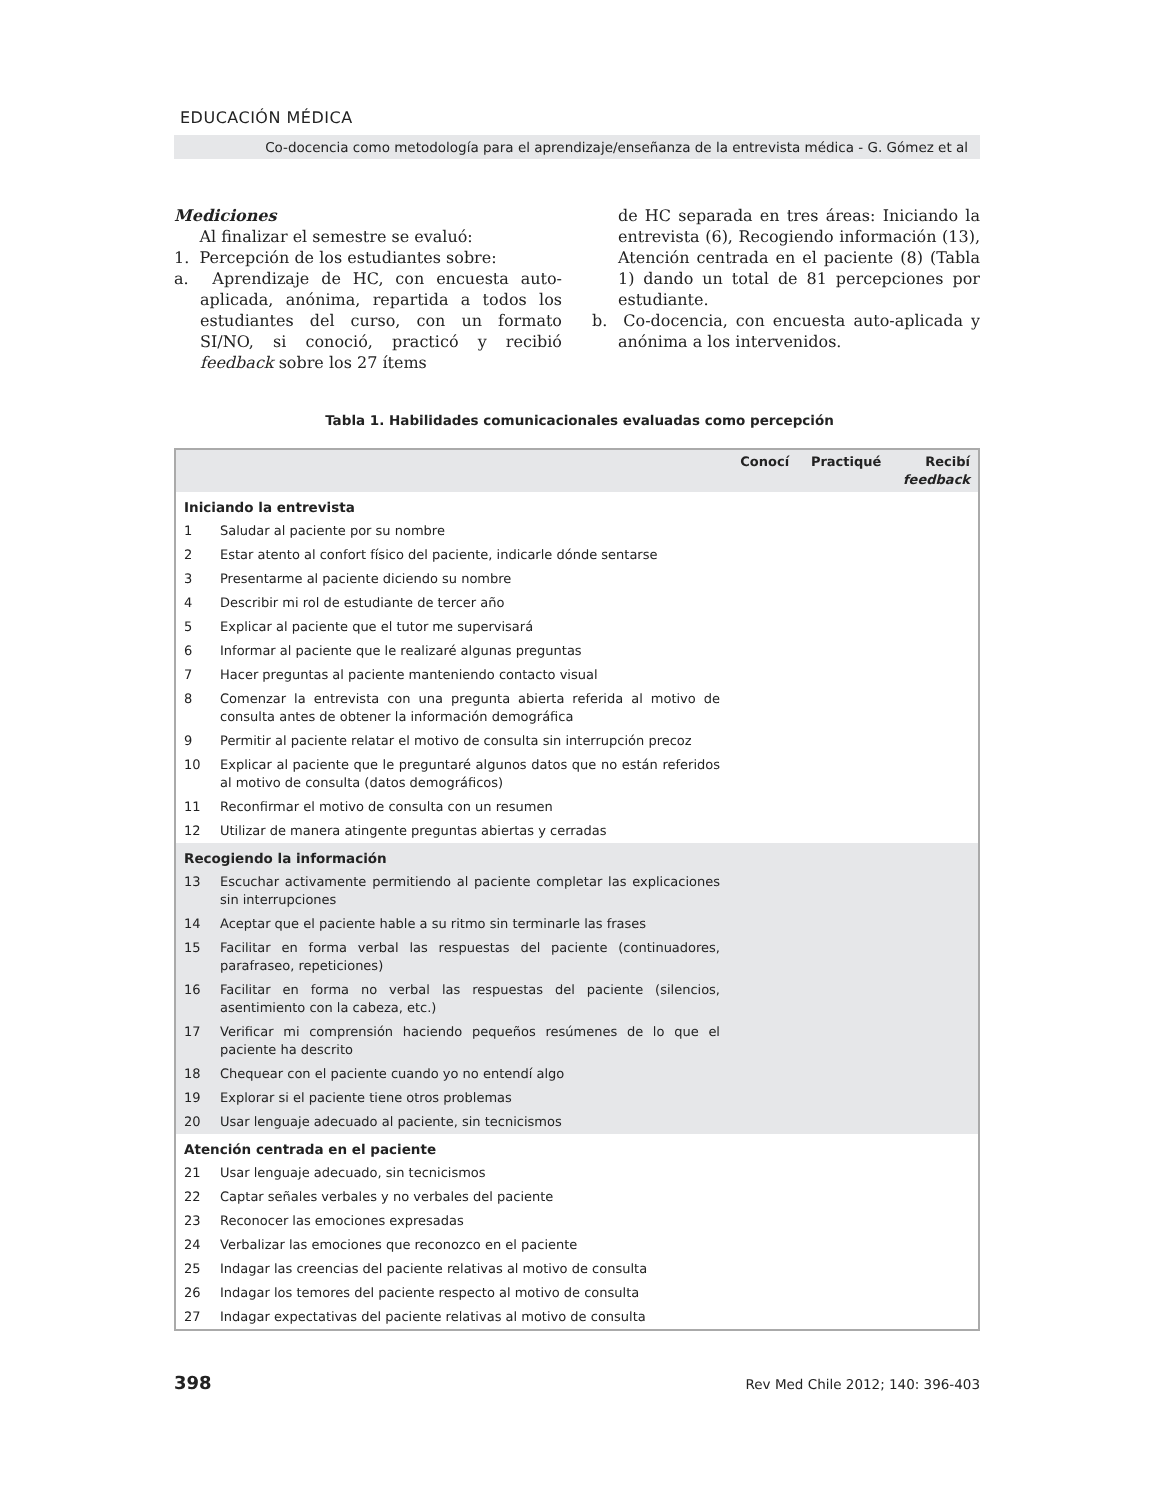EDUCACIÓN MÉDICA
Co-docencia como metodología para el aprendizaje/enseñanza de la entrevista médica - G. Gómez et al
Mediciones
Al finalizar el semestre se evaluó:
1. Percepción de los estudiantes sobre:
a. Aprendizaje de HC, con encuesta auto-aplicada, anónima, repartida a todos los estudiantes del curso, con un formato SI/NO, si conoció, practicó y recibió feedback sobre los 27 ítems
de HC separada en tres áreas: Iniciando la entrevista (6), Recogiendo información (13), Atención centrada en el paciente (8) (Tabla 1) dando un total de 81 percepciones por estudiante.
b. Co-docencia, con encuesta auto-aplicada y anónima a los intervenidos.
Tabla 1. Habilidades comunicacionales evaluadas como percepción
| | | Conocí | Practiqué | Recibí feedback |
| --- | --- | --- | --- | --- |
| Iniciando la entrevista | | | | |
| 1 | Saludar al paciente por su nombre | | | |
| 2 | Estar atento al confort físico del paciente, indicarle dónde sentarse | | | |
| 3 | Presentarme al paciente diciendo su nombre | | | |
| 4 | Describir mi rol de estudiante de tercer año | | | |
| 5 | Explicar al paciente que el tutor me supervisará | | | |
| 6 | Informar al paciente que le realizaré algunas preguntas | | | |
| 7 | Hacer preguntas al paciente manteniendo contacto visual | | | |
| 8 | Comenzar la entrevista con una pregunta abierta referida al motivo de consulta antes de obtener la información demográfica | | | |
| 9 | Permitir al paciente relatar el motivo de consulta sin interrupción precoz | | | |
| 10 | Explicar al paciente que le preguntaré algunos datos que no están referidos al motivo de consulta (datos demográficos) | | | |
| 11 | Reconfirmar el motivo de consulta con un resumen | | | |
| 12 | Utilizar de manera atingente preguntas abiertas y cerradas | | | |
| Recogiendo la información | | | | |
| 13 | Escuchar activamente permitiendo al paciente completar las explicaciones sin interrupciones | | | |
| 14 | Aceptar que el paciente hable a su ritmo sin terminarle las frases | | | |
| 15 | Facilitar en forma verbal las respuestas del paciente (continuadores, parafraseo, repeticiones) | | | |
| 16 | Facilitar en forma no verbal las respuestas del paciente (silencios, asentimiento con la cabeza, etc.) | | | |
| 17 | Verificar mi comprensión haciendo pequeños resúmenes de lo que el paciente ha descrito | | | |
| 18 | Chequear con el paciente cuando yo no entendí algo | | | |
| 19 | Explorar si el paciente tiene otros problemas | | | |
| 20 | Usar lenguaje adecuado al paciente, sin tecnicismos | | | |
| Atención centrada en el paciente | | | | |
| 21 | Usar lenguaje adecuado, sin tecnicismos | | | |
| 22 | Captar señales verbales y no verbales del paciente | | | |
| 23 | Reconocer las emociones expresadas | | | |
| 24 | Verbalizar las emociones que reconozco en el paciente | | | |
| 25 | Indagar las creencias del paciente relativas al motivo de consulta | | | |
| 26 | Indagar los temores del paciente respecto al motivo de consulta | | | |
| 27 | Indagar expectativas del paciente relativas al motivo de consulta | | | |
398 Rev Med Chile 2012; 140: 396-403